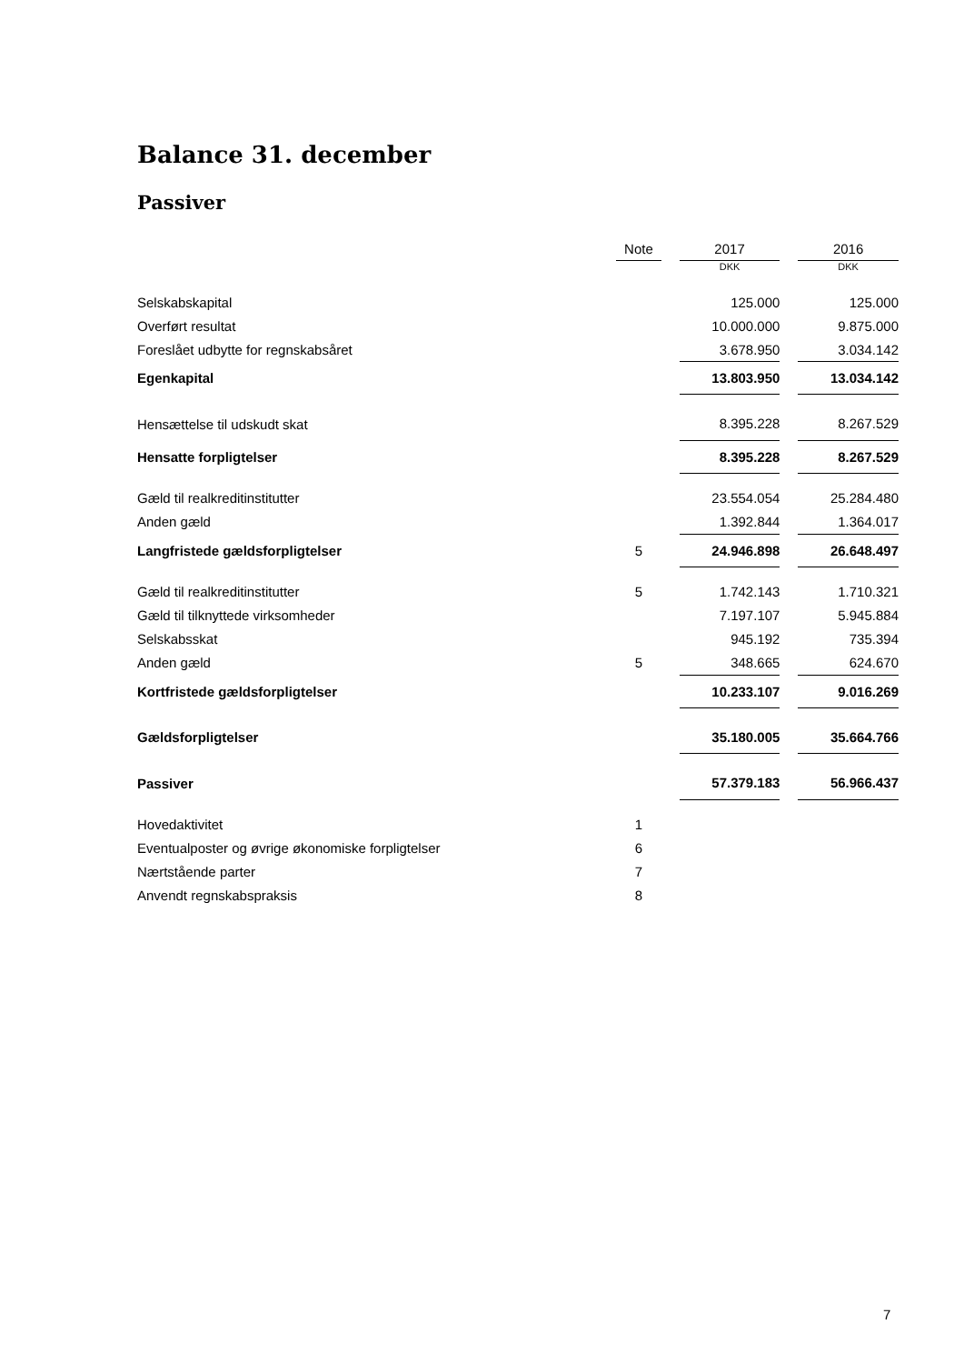Balance 31. december
Passiver
| | Note | | 2017 | | 2016 |
| | | | DKK | | DKK |
| Selskabskapital | | | 125.000 | | 125.000 |
| Overført resultat | | | 10.000.000 | | 9.875.000 |
| Foreslået udbytte for regnskabsåret | | | 3.678.950 | | 3.034.142 |
| Egenkapital | | | 13.803.950 | | 13.034.142 |
| Hensættelse til udskudt skat | | | 8.395.228 | | 8.267.529 |
| Hensatte forpligtelser | | | 8.395.228 | | 8.267.529 |
| Gæld til realkreditinstitutter | | | 23.554.054 | | 25.284.480 |
| Anden gæld | | | 1.392.844 | | 1.364.017 |
| Langfristede gældsforpligtelser | 5 | | 24.946.898 | | 26.648.497 |
| Gæld til realkreditinstitutter | 5 | | 1.742.143 | | 1.710.321 |
| Gæld til tilknyttede virksomheder | | | 7.197.107 | | 5.945.884 |
| Selskabsskat | | | 945.192 | | 735.394 |
| Anden gæld | 5 | | 348.665 | | 624.670 |
| Kortfristede gældsforpligtelser | | | 10.233.107 | | 9.016.269 |
| Gældsforpligtelser | | | 35.180.005 | | 35.664.766 |
| Passiver | | | 57.379.183 | | 56.966.437 |
| Hovedaktivitet | 1 | | | | |
| Eventualposter og øvrige økonomiske forpligtelser | 6 | | | | |
| Nærtstående parter | 7 | | | | |
| Anvendt regnskabspraksis | 8 | | | | |
7